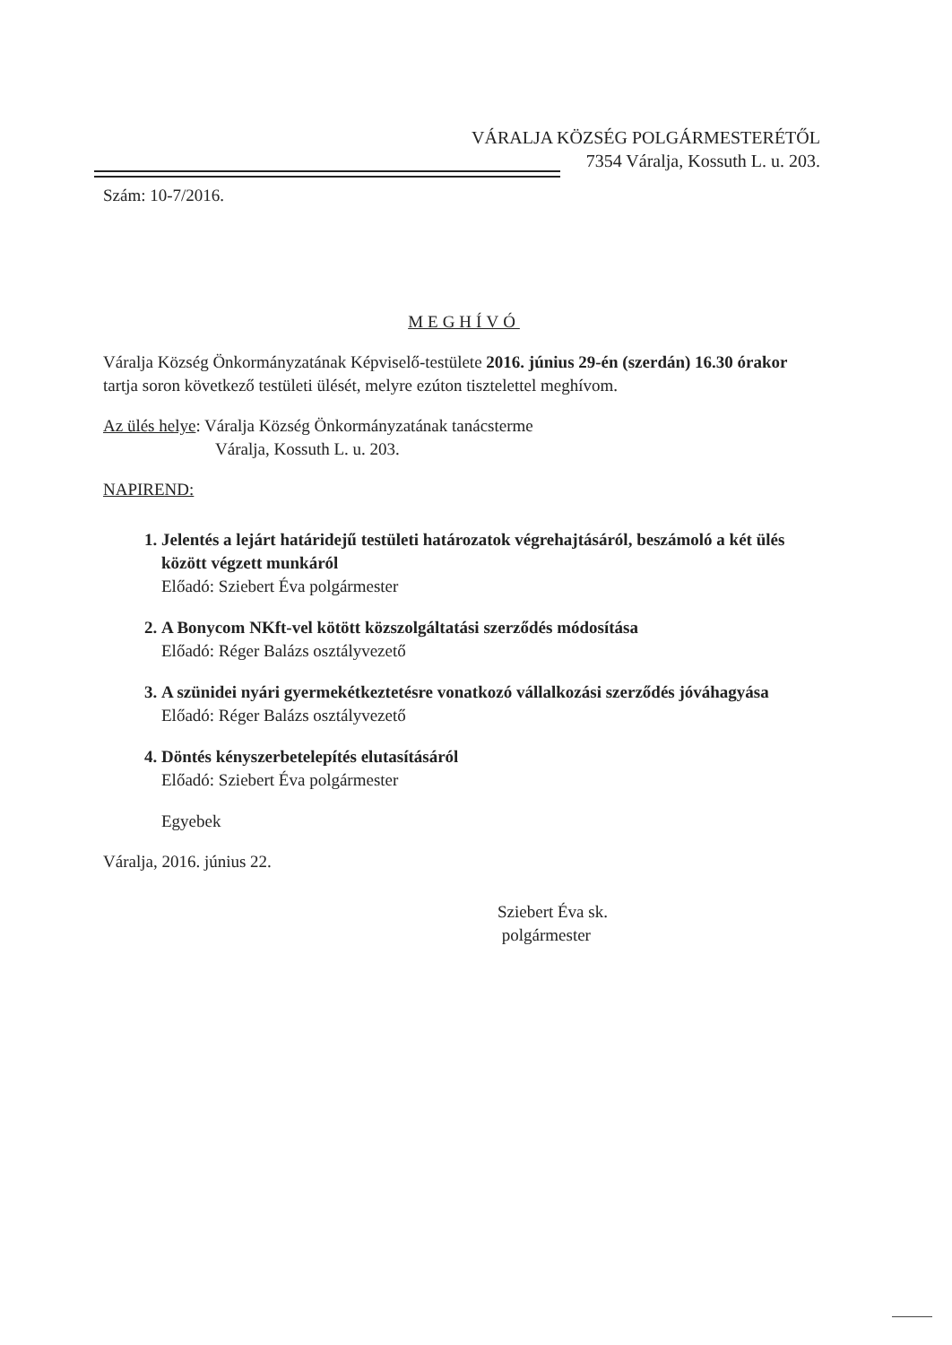VÁRALJA KÖZSÉG POLGÁRMESTERÉTŐL
7354 Váralja, Kossuth L. u. 203.
Szám: 10-7/2016.
MEGHÍVÓ
Váralja Község Önkormányzatának Képviselő-testülete 2016. június 29-én (szerdán) 16.30 órakor tartja soron következő testületi ülését, melyre ezúton tisztelettel meghívom.
Az ülés helye: Váralja Község Önkormányzatának tanácsterme
Váralja, Kossuth L. u. 203.
NAPIREND:
1. Jelentés a lejárt határidejű testületi határozatok végrehajtásáról, beszámoló a két ülés között végzett munkáról
Előadó: Sziebert Éva polgármester
2. A Bonycom NKft-vel kötött közszolgáltatási szerződés módosítása
Előadó: Réger Balázs osztályvezető
3. A szünidei nyári gyermekétkeztetésre vonatkozó vállalkozási szerződés jóváhagyása
Előadó: Réger Balázs osztályvezető
4. Döntés kényszerbetelepítés elutasításáról
Előadó: Sziebert Éva polgármester
Egyebek
Váralja, 2016. június 22.
Sziebert Éva sk.
polgármester